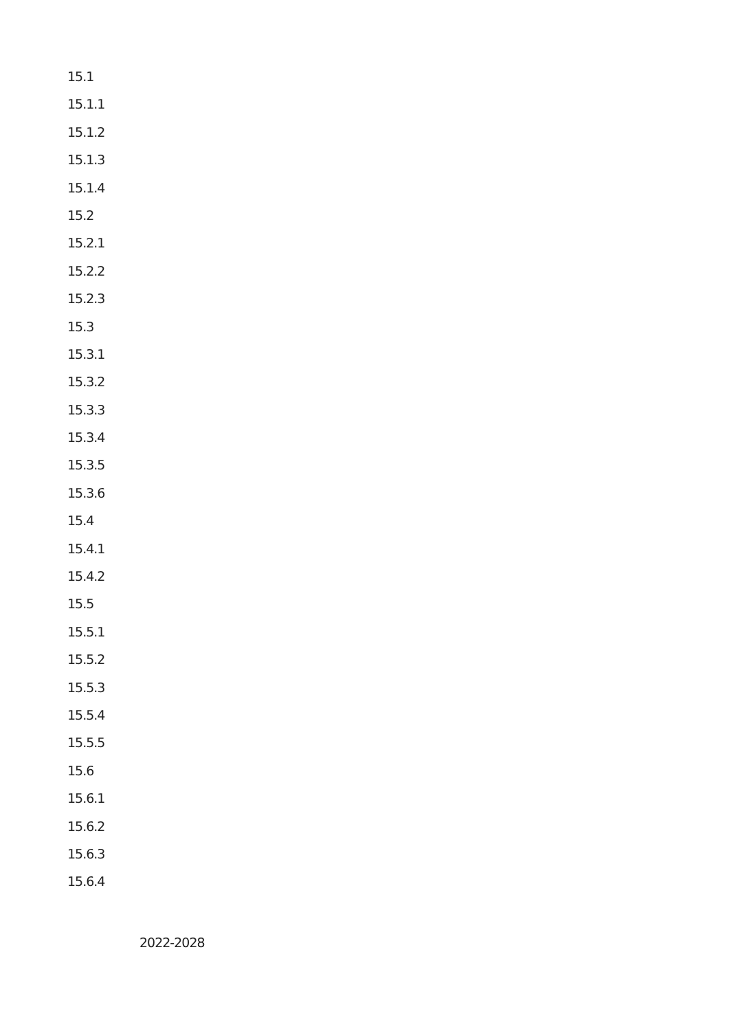15.1
15.1.1
15.1.2
15.1.3
15.1.4
15.2
15.2.1
15.2.2
15.2.3
15.3
15.3.1
15.3.2
15.3.3
15.3.4
15.3.5
15.3.6
15.4
15.4.1
15.4.2
15.5
15.5.1
15.5.2
15.5.3
15.5.4
15.5.5
15.6
15.6.1
15.6.2
15.6.3
15.6.4
2022-2028